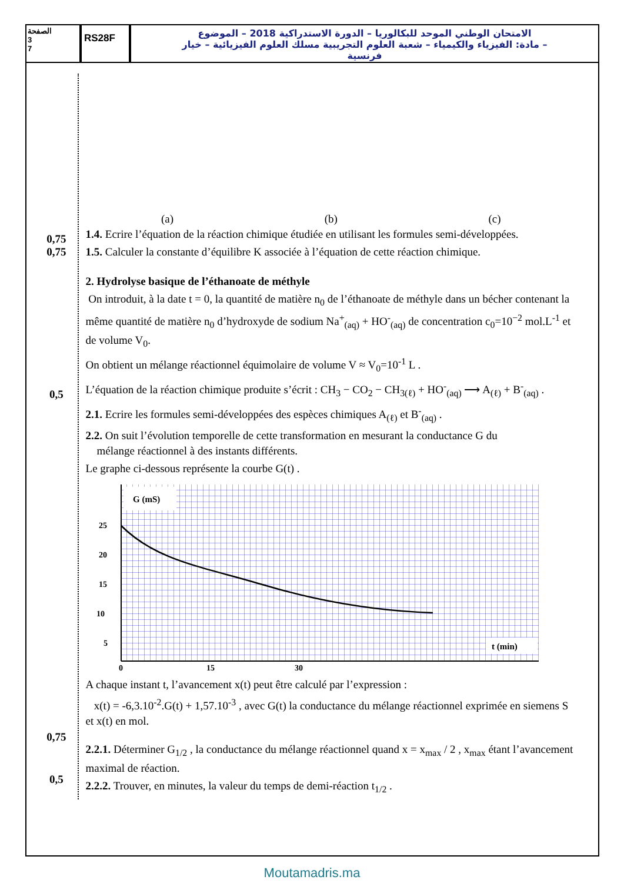الصفحة
3
7
RS28F
الامتحان الوطني الموحد للبكالوريا – الدورة الاستدراكية 2018 – الموضوع
– مادة: الفيزياء والكيمياء – شعبة العلوم التجريبية مسلك العلوم الفيزيائية – خيار فرنسية
0,75
0,75
0,5
0,75
0,5
(a)
(b)
(c)
1.4. Ecrire l’équation de la réaction chimique étudiée en utilisant les formules semi-développées.
1.5. Calculer la constante d’équilibre K associée à l’équation de cette réaction chimique.
2. Hydrolyse basique de l’éthanoate de méthyle
On introduit, à la date t = 0, la quantité de matière n<sub>0</sub> de l’éthanoate de méthyle dans un bécher contenant la même quantité de matière n<sub>0</sub> d’hydroxyde de sodium Na<sup>+</sup><sub>(aq)</sub> + HO<sup>-</sup><sub>(aq)</sub> de concentration c<sub>0</sub>=10<sup>−2</sup> mol.L<sup>-1</sup> et de volume V<sub>0</sub>.
On obtient un mélange réactionnel équimolaire de volume V ≈ V<sub>0</sub>=10<sup>-1</sup> L .
L’équation de la réaction chimique produite s’écrit : CH<sub>3</sub> − CO<sub>2</sub> − CH<sub>3(ℓ)</sub> + HO<sup>-</sup><sub>(aq)</sub> ⟶ A<sub>(ℓ)</sub> + B<sup>-</sup><sub>(aq)</sub> .
2.1. Ecrire les formules semi-développées des espèces chimiques A<sub>(ℓ)</sub> et B<sup>-</sup><sub>(aq)</sub> .
2.2. On suit l’évolution temporelle de cette transformation en mesurant la conductance G du
mélange réactionnel à des instants différents.
Le graphe ci-dessous représente la courbe G(t) .
G (mS)
t (min)
25
20
15
10
5
0
15
30
A chaque instant t, l’avancement x(t) peut être calculé par l’expression :
x(t) = -6,3.10<sup>-2</sup>.G(t) + 1,57.10<sup>-3</sup> , avec G(t) la conductance du mélange réactionnel exprimée en siemens S et x(t) en mol.
2.2.1. Déterminer G<sub>1/2</sub> , la conductance du mélange réactionnel quand x = x<sub>max</sub> / 2 , x<sub>max</sub> étant l’avancement maximal de réaction.
2.2.2. Trouver, en minutes, la valeur du temps de demi-réaction t<sub>1/2</sub> .
Moutamadris.ma